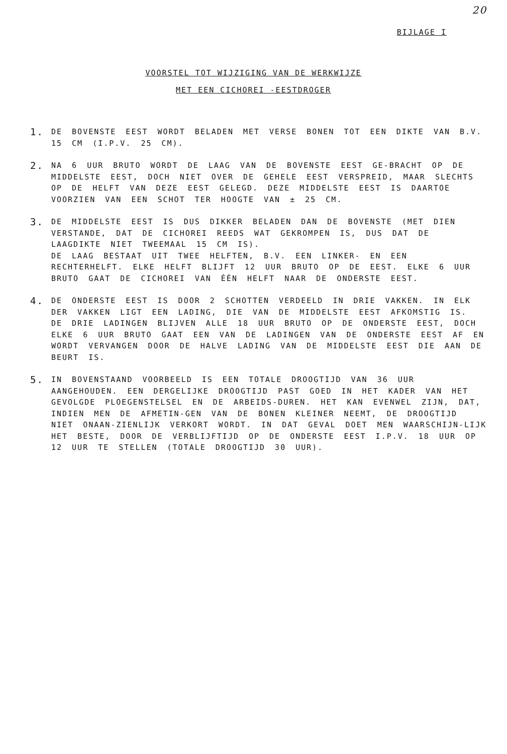20
BIJLAGE I
VOORSTEL TOT WIJZIGING VAN DE WERKWIJZE
MET EEN CICHOREI -EESTDROGER
1. DE BOVENSTE EEST WORDT BELADEN MET VERSE BONEN TOT EEN DIKTE VAN B.V. 15 CM (I.P.V. 25 CM).
2. NA 6 UUR BRUTO WORDT DE LAAG VAN DE BOVENSTE EEST GE-BRACHT OP DE MIDDELSTE EEST, DOCH NIET OVER DE GEHELE EEST VERSPREID, MAAR SLECHTS OP DE HELFT VAN DEZE EEST GELEGD. DEZE MIDDELSTE EEST IS DAARTOE VOORZIEN VAN EEN SCHOT TER HOOGTE VAN ± 25 CM.
3. DE MIDDELSTE EEST IS DUS DIKKER BELADEN DAN DE BOVENSTE (MET DIEN VERSTANDE, DAT DE CICHOREI REEDS WAT GEKROMPEN IS, DUS DAT DE LAAGDIKTE NIET TWEEMAAL 15 CM IS).
DE LAAG BESTAAT UIT TWEE HELFTEN, B.V. EEN LINKER- EN EEN RECHTERHELFT. ELKE HELFT BLIJFT 12 UUR BRUTO OP DE EEST. ELKE 6 UUR BRUTO GAAT DE CICHOREI VAN ÉÉN HELFT NAAR DE ONDERSTE EEST.
4. DE ONDERSTE EEST IS DOOR 2 SCHOTTEN VERDEELD IN DRIE VAKKEN. IN ELK DER VAKKEN LIGT EEN LADING, DIE VAN DE MIDDELSTE EEST AFKOMSTIG IS. DE DRIE LADINGEN BLIJVEN ALLE 18 UUR BRUTO OP DE ONDERSTE EEST, DOCH ELKE 6 UUR BRUTO GAAT EEN VAN DE LADINGEN VAN DE ONDERSTE EEST AF EN WORDT VERVANGEN DOOR DE HALVE LADING VAN DE MIDDELSTE EEST DIE AAN DE BEURT IS.
5. IN BOVENSTAAND VOORBEELD IS EEN TOTALE DROOGTIJD VAN 36 UUR AANGEHOUDEN. EEN DERGELIJKE DROOGTIJD PAST GOED IN HET KADER VAN HET GEVOLGDE PLOEGENSTELSEL EN DE ARBEIDS-DUREN. HET KAN EVENWEL ZIJN, DAT, INDIEN MEN DE AFMETIN-GEN VAN DE BONEN KLEINER NEEMT, DE DROOGTIJD NIET ONAAN-ZIENLIJK VERKORT WORDT. IN DAT GEVAL DOET MEN WAARSCHIJN-LIJK HET BESTE, DOOR DE VERBLIJFTIJD OP DE ONDERSTE EEST I.P.V. 18 UUR OP 12 UUR TE STELLEN (TOTALE DROOGTIJD 30 UUR).